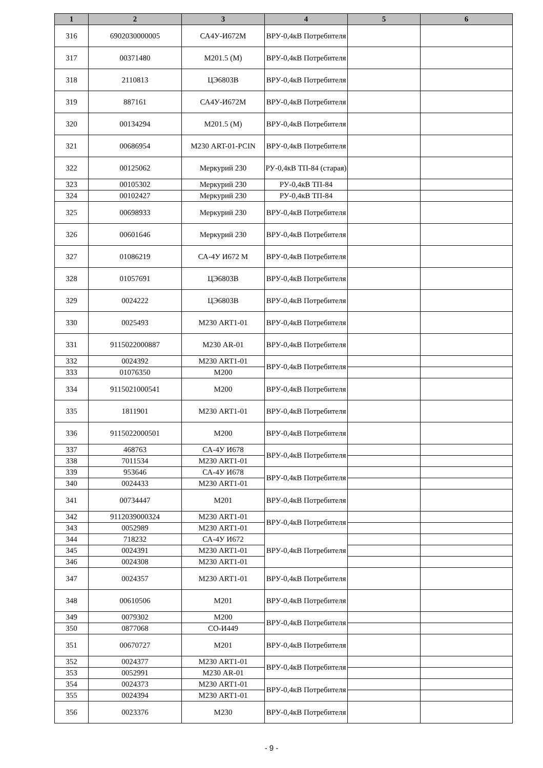| 1 | 2 | 3 | 4 | 5 | 6 |
| --- | --- | --- | --- | --- | --- |
| 316 | 6902030000005 | СА4У-И672М | ВРУ-0,4кВ Потребителя | | |
| 317 | 00371480 | М201.5 (М) | ВРУ-0,4кВ Потребителя | | |
| 318 | 2110813 | ЦЭ6803В | ВРУ-0,4кВ Потребителя | | |
| 319 | 887161 | СА4У-И672М | ВРУ-0,4кВ Потребителя | | |
| 320 | 00134294 | М201.5 (М) | ВРУ-0,4кВ Потребителя | | |
| 321 | 00686954 | М230 ART-01-PCIN | ВРУ-0,4кВ Потребителя | | |
| 322 | 00125062 | Меркурий 230 | РУ-0,4кВ ТП-84 (старая) | | |
| 323 | 00105302 | Меркурий 230 | РУ-0,4кВ ТП-84 | | |
| 324 | 00102427 | Меркурий 230 | РУ-0,4кВ ТП-84 | | |
| 325 | 00698933 | Меркурий 230 | ВРУ-0,4кВ Потребителя | | |
| 326 | 00601646 | Меркурий 230 | ВРУ-0,4кВ Потребителя | | |
| 327 | 01086219 | СА-4У И672 М | ВРУ-0,4кВ Потребителя | | |
| 328 | 01057691 | ЦЭ6803В | ВРУ-0,4кВ Потребителя | | |
| 329 | 0024222 | ЦЭ6803В | ВРУ-0,4кВ Потребителя | | |
| 330 | 0025493 | М230 ART1-01 | ВРУ-0,4кВ Потребителя | | |
| 331 | 9115022000887 | М230 AR-01 | ВРУ-0,4кВ Потребителя | | |
| 332 | 0024392 | М230 ART1-01 | ВРУ-0,4кВ Потребителя | | |
| 333 | 01076350 | М200 | | | |
| 334 | 9115021000541 | М200 | ВРУ-0,4кВ Потребителя | | |
| 335 | 1811901 | М230 ART1-01 | ВРУ-0,4кВ Потребителя | | |
| 336 | 9115022000501 | М200 | ВРУ-0,4кВ Потребителя | | |
| 337 | 468763 | СА-4У И678 | ВРУ-0,4кВ Потребителя | | |
| 338 | 7011534 | М230 ART1-01 | | | |
| 339 | 953646 | СА-4У И678 | ВРУ-0,4кВ Потребителя | | |
| 340 | 0024433 | М230 ART1-01 | | | |
| 341 | 00734447 | М201 | ВРУ-0,4кВ Потребителя | | |
| 342 | 9112039000324 | М230 ART1-01 | ВРУ-0,4кВ Потребителя | | |
| 343 | 0052989 | М230 ART1-01 | | | |
| 344 | 718232 | СА-4У И672 | ВРУ-0,4кВ Потребителя | | |
| 345 | 0024391 | М230 ART1-01 | | | |
| 346 | 0024308 | М230 ART1-01 | | | |
| 347 | 0024357 | М230 ART1-01 | ВРУ-0,4кВ Потребителя | | |
| 348 | 00610506 | М201 | ВРУ-0,4кВ Потребителя | | |
| 349 | 0079302 | М200 | ВРУ-0,4кВ Потребителя | | |
| 350 | 0877068 | СО-И449 | | | |
| 351 | 00670727 | М201 | ВРУ-0,4кВ Потребителя | | |
| 352 | 0024377 | М230 ART1-01 | ВРУ-0,4кВ Потребителя | | |
| 353 | 0052991 | М230 AR-01 | | | |
| 354 | 0024373 | М230 ART1-01 | ВРУ-0,4кВ Потребителя | | |
| 355 | 0024394 | М230 ART1-01 | | | |
| 356 | 0023376 | М230 | ВРУ-0,4кВ Потребителя | | |
- 9 -